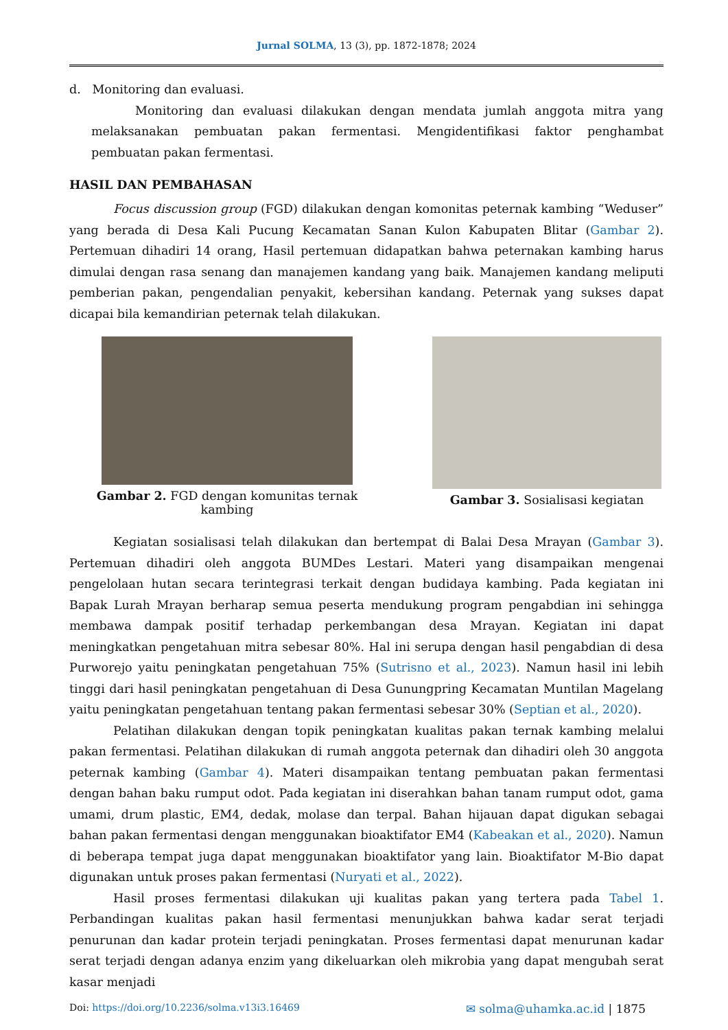Jurnal SOLMA, 13 (3), pp. 1872-1878; 2024
d. Monitoring dan evaluasi.
Monitoring dan evaluasi dilakukan dengan mendata jumlah anggota mitra yang melaksanakan pembuatan pakan fermentasi. Mengidentifikasi faktor penghambat pembuatan pakan fermentasi.
HASIL DAN PEMBAHASAN
Focus discussion group (FGD) dilakukan dengan komonitas peternak kambing “Weduser” yang berada di Desa Kali Pucung Kecamatan Sanan Kulon Kabupaten Blitar (Gambar 2). Pertemuan dihadiri 14 orang, Hasil pertemuan didapatkan bahwa peternakan kambing harus dimulai dengan rasa senang dan manajemen kandang yang baik. Manajemen kandang meliputi pemberian pakan, pengendalian penyakit, kebersihan kandang. Peternak yang sukses dapat dicapai bila kemandirian peternak telah dilakukan.
Gambar 2. FGD dengan komunitas ternak kambing
Gambar 3. Sosialisasi kegiatan
Kegiatan sosialisasi telah dilakukan dan bertempat di Balai Desa Mrayan (Gambar 3). Pertemuan dihadiri oleh anggota BUMDes Lestari. Materi yang disampaikan mengenai pengelolaan hutan secara terintegrasi terkait dengan budidaya kambing. Pada kegiatan ini Bapak Lurah Mrayan berharap semua peserta mendukung program pengabdian ini sehingga membawa dampak positif terhadap perkembangan desa Mrayan. Kegiatan ini dapat meningkatkan pengetahuan mitra sebesar 80%. Hal ini serupa dengan hasil pengabdian di desa Purworejo yaitu peningkatan pengetahuan 75% (Sutrisno et al., 2023). Namun hasil ini lebih tinggi dari hasil peningkatan pengetahuan di Desa Gunungpring Kecamatan Muntilan Magelang yaitu peningkatan pengetahuan tentang pakan fermentasi sebesar 30% (Septian et al., 2020).
Pelatihan dilakukan dengan topik peningkatan kualitas pakan ternak kambing melalui pakan fermentasi. Pelatihan dilakukan di rumah anggota peternak dan dihadiri oleh 30 anggota peternak kambing (Gambar 4). Materi disampaikan tentang pembuatan pakan fermentasi dengan bahan baku rumput odot. Pada kegiatan ini diserahkan bahan tanam rumput odot, gama umami, drum plastic, EM4, dedak, molase dan terpal. Bahan hijauan dapat digukan sebagai bahan pakan fermentasi dengan menggunakan bioaktifator EM4 (Kabeakan et al., 2020). Namun di beberapa tempat juga dapat menggunakan bioaktifator yang lain. Bioaktifator M-Bio dapat digunakan untuk proses pakan fermentasi (Nuryati et al., 2022).
Hasil proses fermentasi dilakukan uji kualitas pakan yang tertera pada Tabel 1. Perbandingan kualitas pakan hasil fermentasi menunjukkan bahwa kadar serat terjadi penurunan dan kadar protein terjadi peningkatan. Proses fermentasi dapat menurunan kadar serat terjadi dengan adanya enzim yang dikeluarkan oleh mikrobia yang dapat mengubah serat kasar menjadi
Doi: https://doi.org/10.2236/solma.v13i3.16469 ✉ solma@uhamka.ac.id | 1875